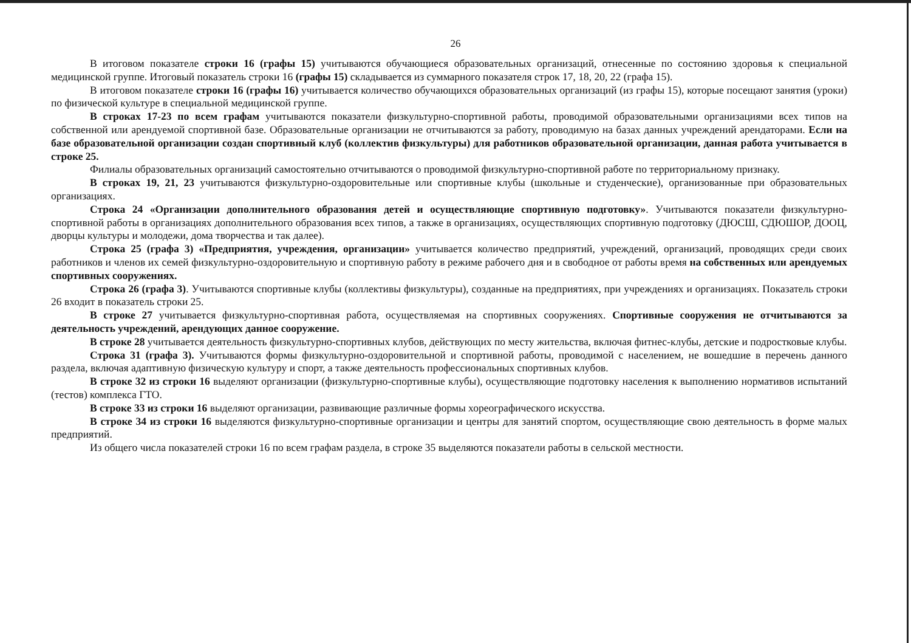26
В итоговом показателе строки 16 (графы 15) учитываются обучающиеся образовательных организаций, отнесенные по состоянию здоровья к специальной медицинской группе. Итоговый показатель строки 16 (графы 15) складывается из суммарного показателя строк 17, 18, 20, 22 (графа 15).
В итоговом показателе строки 16 (графы 16) учитывается количество обучающихся образовательных организаций (из графы 15), которые посещают занятия (уроки) по физической культуре в специальной медицинской группе.
В строках 17-23 по всем графам учитываются показатели физкультурно-спортивной работы, проводимой образовательными организациями всех типов на собственной или арендуемой спортивной базе. Образовательные организации не отчитываются за работу, проводимую на базах данных учреждений арендаторами. Если на базе образовательной организации создан спортивный клуб (коллектив физкультуры) для работников образовательной организации, данная работа учитывается в строке 25.
Филиалы образовательных организаций самостоятельно отчитываются о проводимой физкультурно-спортивной работе по территориальному признаку.
В строках 19, 21, 23 учитываются физкультурно-оздоровительные или спортивные клубы (школьные и студенческие), организованные при образовательных организациях.
Строка 24 «Организации дополнительного образования детей и осуществляющие спортивную подготовку». Учитываются показатели физкультурно-спортивной работы в организациях дополнительного образования всех типов, а также в организациях, осуществляющих спортивную подготовку (ДЮСШ, СДЮШОР, ДООЦ, дворцы культуры и молодежи, дома творчества и так далее).
Строка 25 (графа 3) «Предприятия, учреждения, организации» учитывается количество предприятий, учреждений, организаций, проводящих среди своих работников и членов их семей физкультурно-оздоровительную и спортивную работу в режиме рабочего дня и в свободное от работы время на собственных или арендуемых спортивных сооружениях.
Строка 26 (графа 3). Учитываются спортивные клубы (коллективы физкультуры), созданные на предприятиях, при учреждениях и организациях. Показатель строки 26 входит в показатель строки 25.
В строке 27 учитывается физкультурно-спортивная работа, осуществляемая на спортивных сооружениях. Спортивные сооружения не отчитываются за деятельность учреждений, арендующих данное сооружение.
В строке 28 учитывается деятельность физкультурно-спортивных клубов, действующих по месту жительства, включая фитнес-клубы, детские и подростковые клубы.
Строка 31 (графа 3). Учитываются формы физкультурно-оздоровительной и спортивной работы, проводимой с населением, не вошедшие в перечень данного раздела, включая адаптивную физическую культуру и спорт, а также деятельность профессиональных спортивных клубов.
В строке 32 из строки 16 выделяют организации (физкультурно-спортивные клубы), осуществляющие подготовку населения к выполнению нормативов испытаний (тестов) комплекса ГТО.
В строке 33 из строки 16 выделяют организации, развивающие различные формы хореографического искусства.
В строке 34 из строки 16 выделяются физкультурно-спортивные организации и центры для занятий спортом, осуществляющие свою деятельность в форме малых предприятий.
Из общего числа показателей строки 16 по всем графам раздела, в строке 35 выделяются показатели работы в сельской местности.